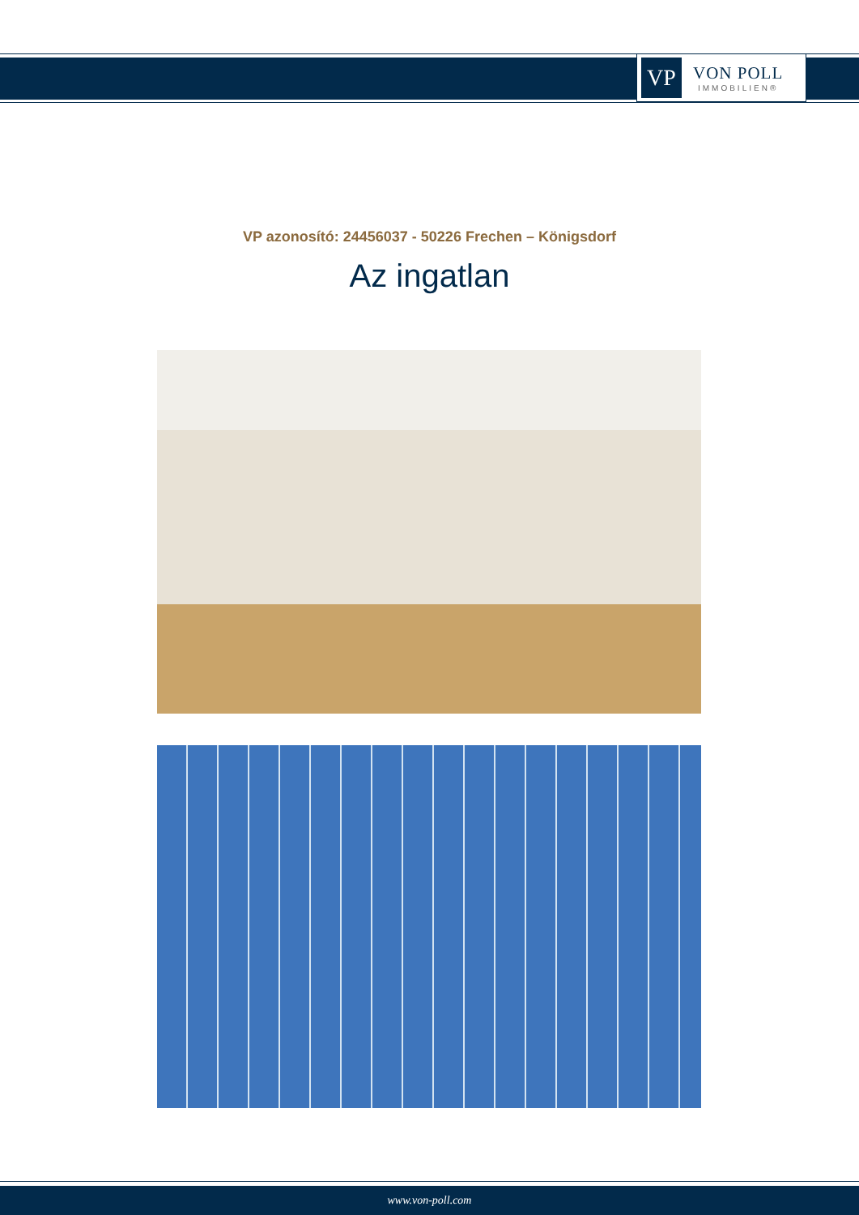VP
VON POLL
IMMOBILIEN®
VP azonosító: 24456037 - 50226 Frechen – Königsdorf
Az ingatlan
www.von-poll.com